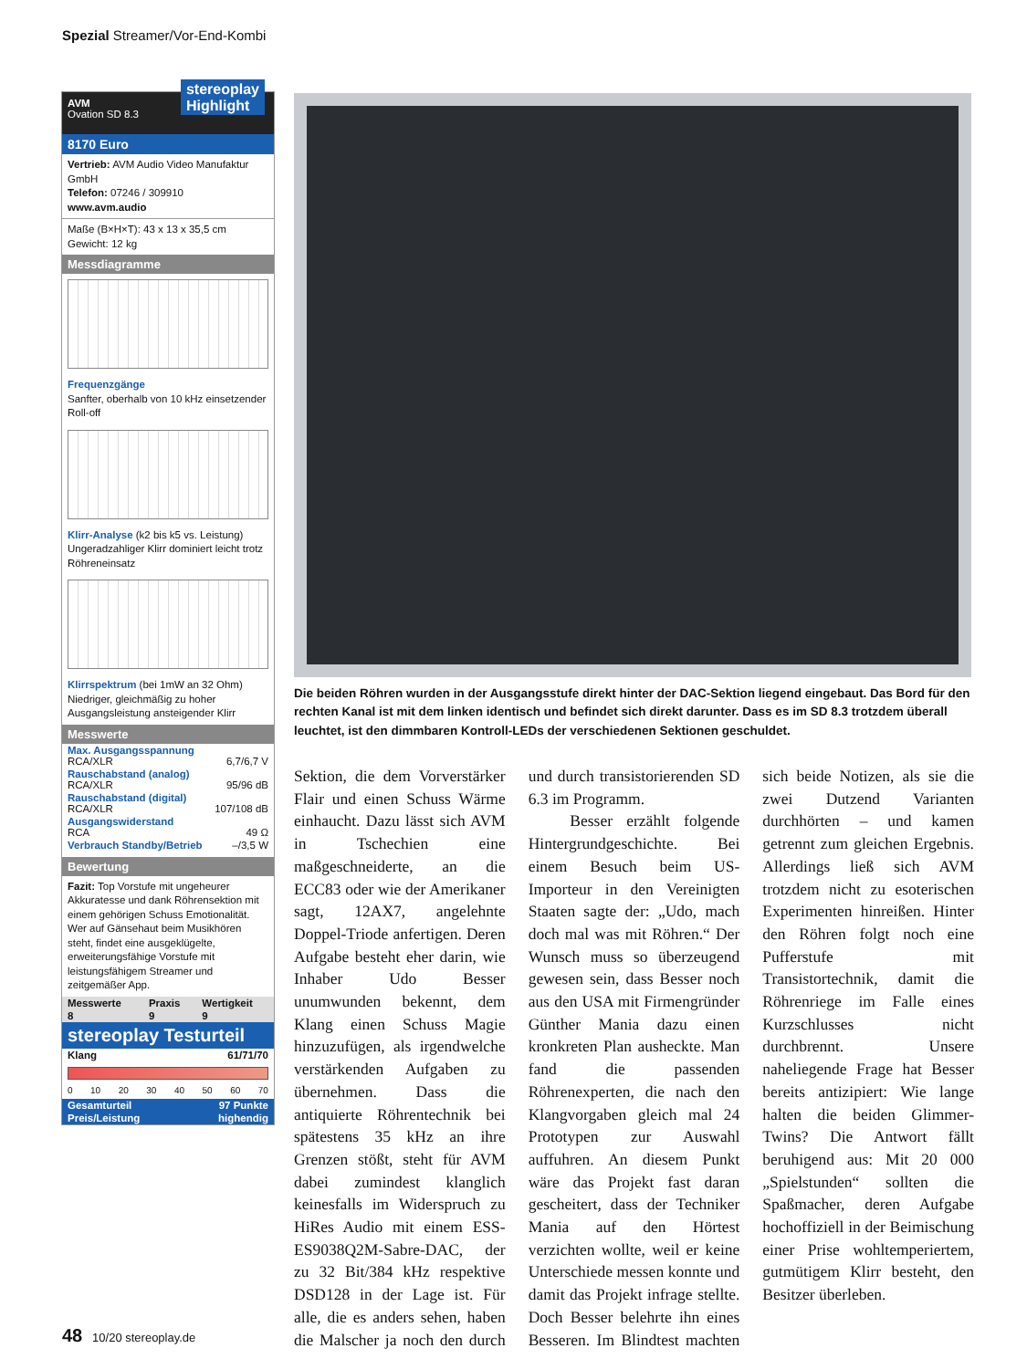Spezial Streamer/Vor-End-Kombi
AVM
Ovation SD 8.3
stereoplay
Highlight
8170 Euro
Vertrieb: AVM Audio Video Manufaktur GmbH
Telefon: 07246 / 309910
www.avm.audio
Maße (B×H×T): 43 x 13 x 35,5 cm
Gewicht: 12 kg
Messdiagramme
Frequenzgänge
Sanfter, oberhalb von 10 kHz einsetzender Roll-off
Klirr-Analyse (k2 bis k5 vs. Leistung)
Ungeradzahliger Klirr dominiert leicht trotz Röhreneinsatz
Klirrspektrum (bei 1mW an 32 Ohm)
Niedriger, gleichmäßig zu hoher Ausgangsleistung ansteigender Klirr
Messwerte
| Max. Ausgangsspannung RCA/XLR | 6,7/6,7 V |
| Rauschabstand (analog) RCA/XLR | 95/96 dB |
| Rauschabstand (digital) RCA/XLR | 107/108 dB |
| Ausgangswiderstand RCA | 49 Ω |
| Verbrauch Standby/Betrieb | –/3,5 W |
Bewertung
Fazit: Top Vorstufe mit ungeheurer Akkuratesse und dank Röhrensektion mit einem gehörigen Schuss Emotionalität. Wer auf Gänsehaut beim Musikhören steht, findet eine ausgeklügelte, erweiterungsfähige Vorstufe mit leistungsfähigem Streamer und zeitgemäßer App.
| Messwerte | Praxis | Wertigkeit |
| --- | --- | --- |
| 8 | 9 | 9 |
stereoplay Testurteil
| Klang | 61/71/70 |
| --- | --- |
0 10 20 30 40 50 60 70
| Gesamturteil | 97 Punkte |
| --- | --- |
| Preis/Leistung | highendig |
Die beiden Röhren wurden in der Ausgangsstufe direkt hinter der DAC-Sektion liegend eingebaut. Das Bord für den rechten Kanal ist mit dem linken identisch und befindet sich direkt darunter. Dass es im SD 8.3 trotzdem überall leuchtet, ist den dimmbaren Kontroll-LEDs der verschiedenen Sektionen geschuldet.
Sektion, die dem Vorverstärker Flair und einen Schuss Wärme einhaucht. Dazu lässt sich AVM in Tschechien eine maßgeschneiderte, an die ECC83 oder wie der Amerikaner sagt, 12AX7, angelehnte Doppel-Triode anfertigen. Deren Aufgabe besteht eher darin, wie Inhaber Udo Besser unumwunden bekennt, dem Klang einen Schuss Magie hinzuzufügen, als irgendwelche verstärkenden Aufgaben zu übernehmen. Dass die antiquierte Röhrentechnik bei spätestens 35 kHz an ihre Grenzen stößt, steht für AVM dabei zumindest klanglich keinesfalls im Widerspruch zu HiRes Audio mit einem ESS-ES9038Q2M-Sabre-DAC, der zu 32 Bit/384 kHz respektive DSD128 in der Lage ist. Für alle, die es anders sehen, haben die Malscher ja noch den durch und durch transistorierenden SD 6.3 im Programm.
Besser erzählt folgende Hintergrundgeschichte. Bei einem Besuch beim US-Importeur in den Vereinigten Staaten sagte der: „Udo, mach doch mal was mit Röhren.“ Der Wunsch muss so überzeugend gewesen sein, dass Besser noch aus den USA mit Firmengründer Günther Mania dazu einen kronkreten Plan ausheckte. Man fand die passenden Röhrenexperten, die nach den Klangvorgaben gleich mal 24 Prototypen zur Auswahl auffuhren. An diesem Punkt wäre das Projekt fast daran gescheitert, dass der Techniker Mania auf den Hörtest verzichten wollte, weil er keine Unterschiede messen konnte und damit das Projekt infrage stellte. Doch Besser belehrte ihn eines Besseren. Im Blindtest machten sich beide Notizen, als sie die zwei Dutzend Varianten durchhörten – und kamen getrennt zum gleichen Ergebnis. Allerdings ließ sich AVM trotzdem nicht zu esoterischen Experimenten hinreißen. Hinter den Röhren folgt noch eine Pufferstufe mit Transistortechnik, damit die Röhrenriege im Falle eines Kurzschlusses nicht durchbrennt. Unsere naheliegende Frage hat Besser bereits antizipiert: Wie lange halten die beiden Glimmer-Twins? Die Antwort fällt beruhigend aus: Mit 20 000 „Spielstunden“ sollten die Spaßmacher, deren Aufgabe hochoffiziell in der Beimischung einer Prise wohltemperiertem, gutmütigem Klirr besteht, den Besitzer überleben.
48 10/20 stereoplay.de